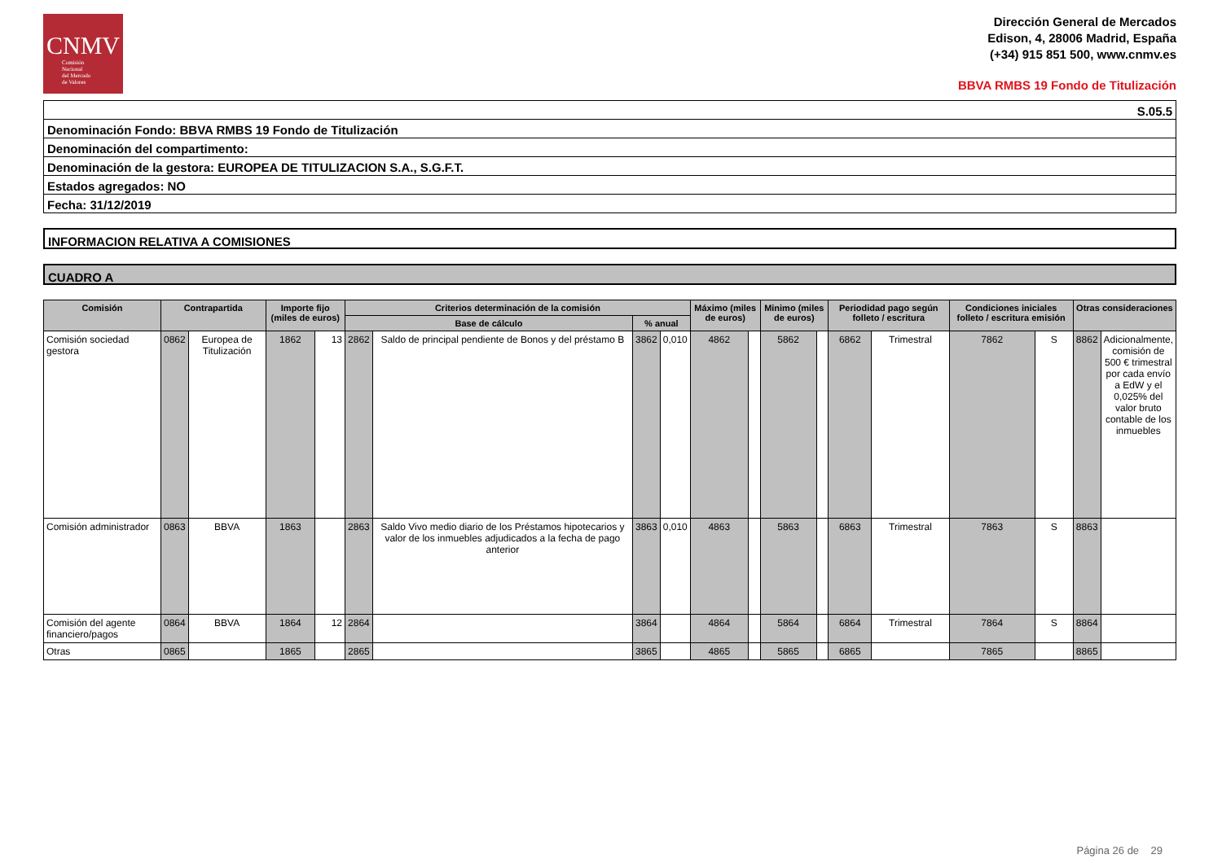CNMV
Comisión
Nacional
del Mercado
de Valores
Dirección General de Mercados
Edison, 4, 28006 Madrid, España
(+34) 915 851 500, www.cnmv.es
BBVA RMBS 19 Fondo de Titulización
S.05.5
Denominación Fondo: BBVA RMBS 19 Fondo de Titulización
Denominación del compartimento:
Denominación de la gestora: EUROPEA DE TITULIZACION S.A., S.G.F.T.
Estados agregados: NO
Fecha: 31/12/2019
INFORMACION RELATIVA A COMISIONES
CUADRO A
| Comisión | Contrapartida | | Importe fijo (miles de euros) | | Criterios determinación de la comisión | | | | Máximo (miles de euros) | | Minimo (miles de euros) | | Periodidad pago según folleto / escritura | | Condiciones iniciales folleto / escritura emisión | | Otras consideraciones | |
| --- | --- | --- | --- | --- | --- | --- | --- | --- | --- | --- | --- | --- | --- | --- | --- | --- | --- | --- |
| | | | | | Base de cálculo | | % anual | | | | | | | | | | | |
| Comisión sociedad gestora | 0862 | Europea de Titulización | 1862 | 13 | 2862 | Saldo de principal pendiente de Bonos y del préstamo B | 3862 | 0,010 | 4862 | | 5862 | | 6862 | Trimestral | 7862 | S | 8862 | Adicionalmente, comisión de 500 € trimestral por cada envío a EdW y el 0,025% del valor bruto contable de los inmuebles |
| Comisión administrador | 0863 | BBVA | 1863 | | 2863 | Saldo Vivo medio diario de los Préstamos hipotecarios y valor de los inmuebles adjudicados a la fecha de pago anterior | 3863 | 0,010 | 4863 | | 5863 | | 6863 | Trimestral | 7863 | S | 8863 | |
| Comisión del agente financiero/pagos | 0864 | BBVA | 1864 | 12 | 2864 | | 3864 | | 4864 | | 5864 | | 6864 | Trimestral | 7864 | S | 8864 | |
| Otras | 0865 | | 1865 | | 2865 | | 3865 | | 4865 | | 5865 | | 6865 | | 7865 | | 8865 | |
Página 26 de 29